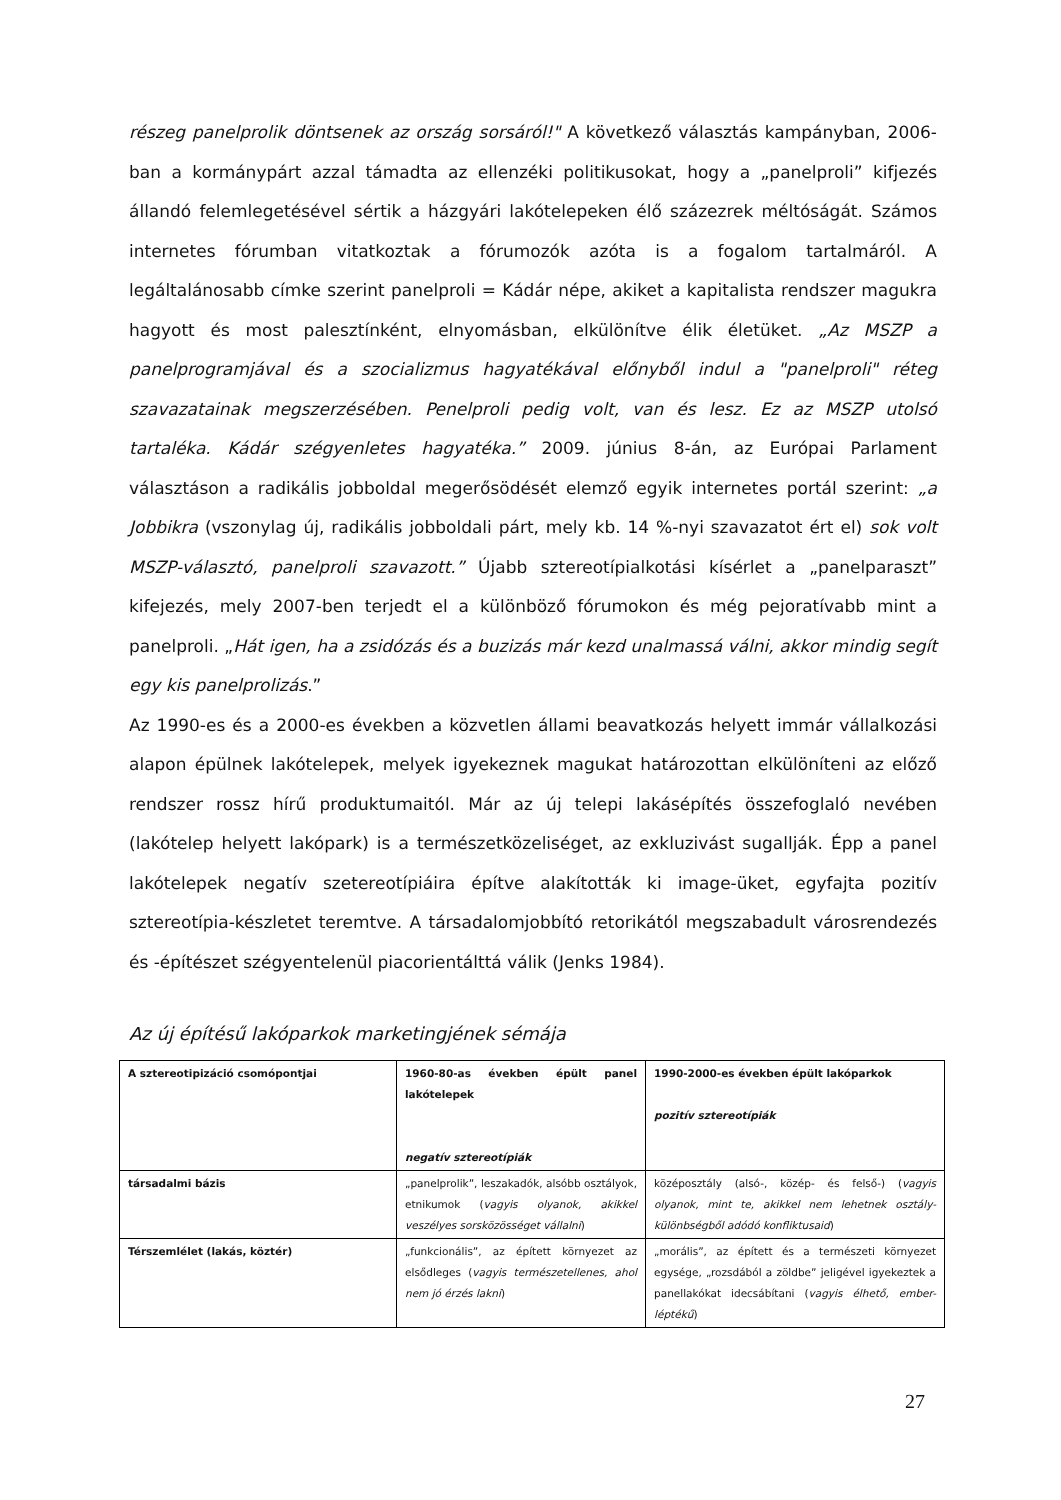részeg panelprolik döntsenek az ország sorsáról!" A következő választás kampányban, 2006-ban a kormánypárt azzal támadta az ellenzéki politikusokat, hogy a „panelproli” kifjezés állandó felemlegetésével sértik a házgyári lakótelepeken élő százezrek méltóságát. Számos internetes fórumban vitatkoztak a fórumozók azóta is a fogalom tartalmáról. A legáltalánosabb címke szerint panelproli = Kádár népe, akiket a kapitalista rendszer magukra hagyott és most palesztínként, elnyomásban, elkülönítve élik életüket. „Az MSZP a panelprogramjával és a szocializmus hagyatékával előnyből indul a "panelproli" réteg szavazatainak megszerzésében. Penelproli pedig volt, van és lesz. Ez az MSZP utolsó tartaléka. Kádár szégyenletes hagyatéka.” 2009. június 8-án, az Európai Parlament választáson a radikális jobboldal megerősödését elemző egyik internetes portál szerint: „a Jobbikra (vszonylag új, radikális jobboldali párt, mely kb. 14 %-nyi szavazatot ért el) sok volt MSZP-választó, panelproli szavazott.” Újabb sztereotípialkotási kísérlet a „panelparaszt” kifejezés, mely 2007-ben terjedt el a különböző fórumokon és még pejoratívabb mint a panelproli. „Hát igen, ha a zsidózás és a buzizás már kezd unalmassá válni, akkor mindig segít egy kis panelprolizás.”
Az 1990-es és a 2000-es években a közvetlen állami beavatkozás helyett immár vállalkozási alapon épülnek lakótelepek, melyek igyekeznek magukat határozottan elkülöníteni az előző rendszer rossz hírű produktumaitól. Már az új telepi lakásépítés összefoglaló nevében (lakótelep helyett lakópark) is a természetközeliséget, az exkluzivást sugallják. Épp a panel lakótelepek negatív szetereotípiáira építve alakították ki image-üket, egyfajta pozitív sztereotípia-készletet teremtve. A társadalomjobbító retorikától megszabadult városrendezés és -építészet szégyentelenül piacorientálttá válik (Jenks 1984).
Az új építésű lakóparkok marketingjének sémája
| A sztereotipizáció csomópontjai | 1960-80-as években épült panel lakótelepek negatív sztereotípiák | 1990-2000-es években épült lakóparkok pozitív sztereotípiák |
| --- | --- | --- |
| társadalmi bázis | „panelprolik”, leszakadók, alsóbb osztályok, etnikumok ( vagyis olyanok, akikkel veszélyes sorsközösséget vállalni ) | középosztály (alsó-, közép- és felső-) ( vagyis olyanok, mint te, akikkel nem lehetnek osztály-különbségből adódó konfliktusaid ) |
| Térszemlélet (lakás, köztér) | „funkcionális”, az épített környezet az elsődleges ( vagyis természetellenes, ahol nem jó érzés lakni ) | „morális”, az épített és a természeti környezet egysége, „rozsdából a zöldbe” jeligével igyekeztek a panellakókat idecsábítani ( vagyis élhető, ember-léptékű ) |
27